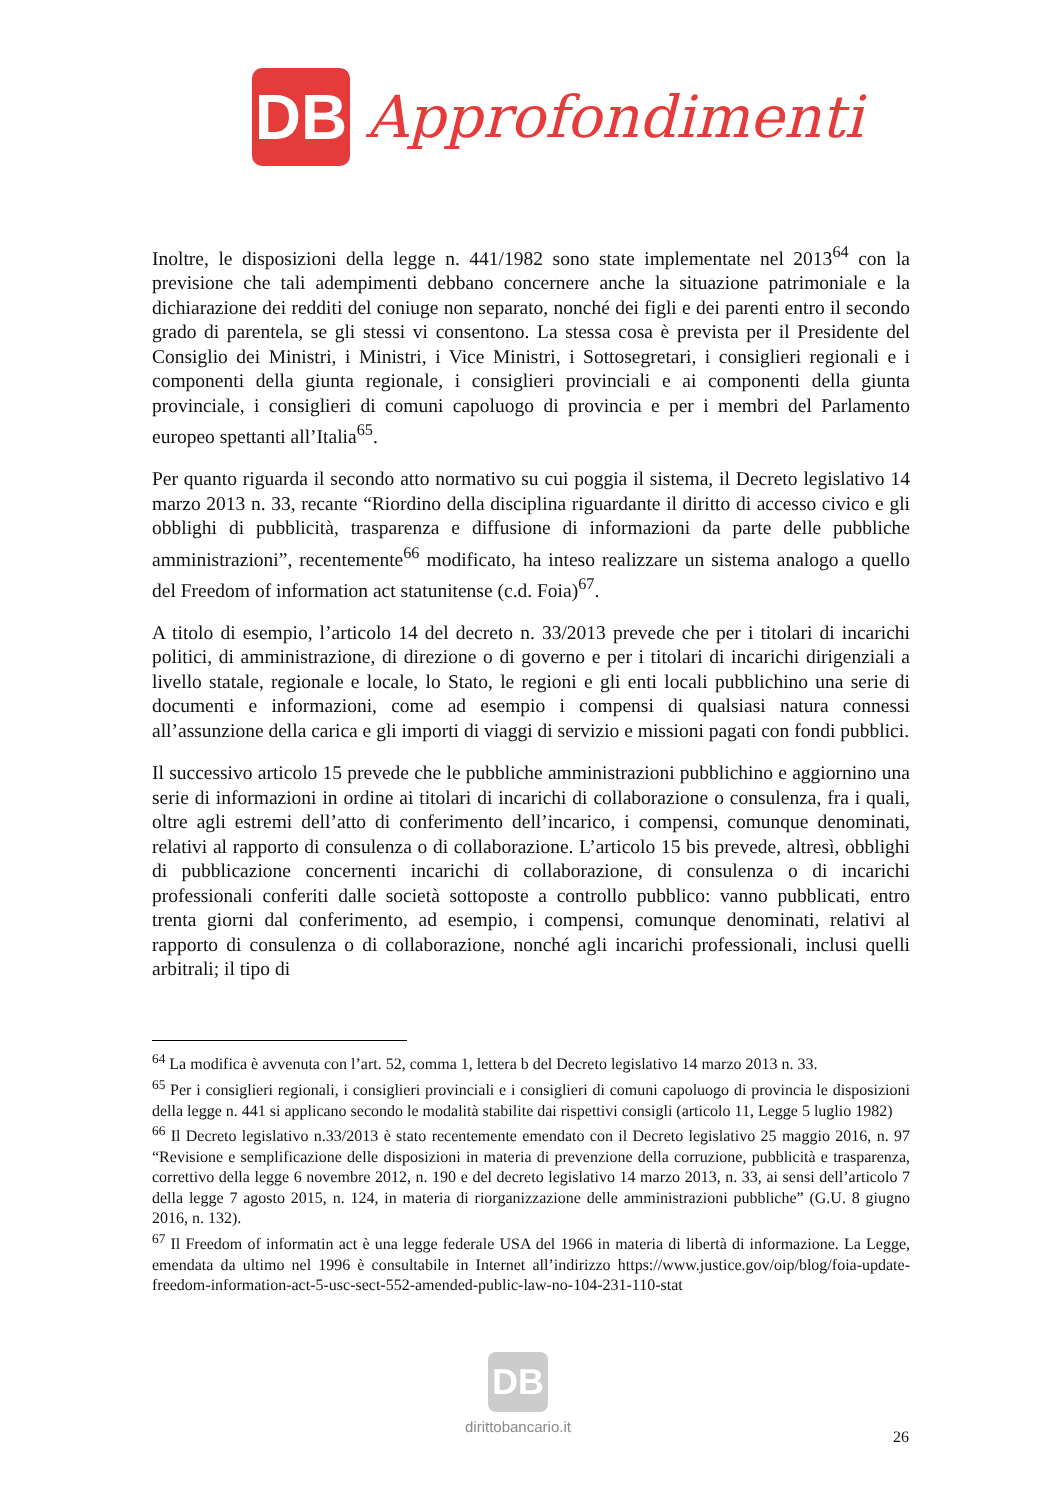DB
Approfondimenti
Inoltre, le disposizioni della legge n. 441/1982 sono state implementate nel 2013<sup>64</sup> con la previsione che tali adempimenti debbano concernere anche la situazione patrimoniale e la dichiarazione dei redditi del coniuge non separato, nonché dei figli e dei parenti entro il secondo grado di parentela, se gli stessi vi consentono. La stessa cosa è prevista per il Presidente del Consiglio dei Ministri, i Ministri, i Vice Ministri, i Sottosegretari, i consiglieri regionali e i componenti della giunta regionale, i consiglieri provinciali e ai componenti della giunta provinciale, i consiglieri di comuni capoluogo di provincia e per i membri del Parlamento europeo spettanti all’Italia<sup>65</sup>.
Per quanto riguarda il secondo atto normativo su cui poggia il sistema, il Decreto legislativo 14 marzo 2013 n. 33, recante “Riordino della disciplina riguardante il diritto di accesso civico e gli obblighi di pubblicità, trasparenza e diffusione di informazioni da parte delle pubbliche amministrazioni”, recentemente<sup>66</sup> modificato, ha inteso realizzare un sistema analogo a quello del Freedom of information act statunitense (c.d. Foia)<sup>67</sup>.
A titolo di esempio, l’articolo 14 del decreto n. 33/2013 prevede che per i titolari di incarichi politici, di amministrazione, di direzione o di governo e per i titolari di incarichi dirigenziali a livello statale, regionale e locale, lo Stato, le regioni e gli enti locali pubblichino una serie di documenti e informazioni, come ad esempio i compensi di qualsiasi natura connessi all’assunzione della carica e gli importi di viaggi di servizio e missioni pagati con fondi pubblici.
Il successivo articolo 15 prevede che le pubbliche amministrazioni pubblichino e aggiornino una serie di informazioni in ordine ai titolari di incarichi di collaborazione o consulenza, fra i quali, oltre agli estremi dell’atto di conferimento dell’incarico, i compensi, comunque denominati, relativi al rapporto di consulenza o di collaborazione. L’articolo 15 bis prevede, altresì, obblighi di pubblicazione concernenti incarichi di collaborazione, di consulenza o di incarichi professionali conferiti dalle società sottoposte a controllo pubblico: vanno pubblicati, entro trenta giorni dal conferimento, ad esempio, i compensi, comunque denominati, relativi al rapporto di consulenza o di collaborazione, nonché agli incarichi professionali, inclusi quelli arbitrali; il tipo di
<sup>64</sup> La modifica è avvenuta con l’art. 52, comma 1, lettera b del Decreto legislativo 14 marzo 2013 n. 33.
<sup>65</sup> Per i consiglieri regionali, i consiglieri provinciali e i consiglieri di comuni capoluogo di provincia le disposizioni della legge n. 441 si applicano secondo le modalità stabilite dai rispettivi consigli (articolo 11, Legge 5 luglio 1982)
<sup>66</sup> Il Decreto legislativo n.33/2013 è stato recentemente emendato con il Decreto legislativo 25 maggio 2016, n. 97 “Revisione e semplificazione delle disposizioni in materia di prevenzione della corruzione, pubblicità e trasparenza, correttivo della legge 6 novembre 2012, n. 190 e del decreto legislativo 14 marzo 2013, n. 33, ai sensi dell’articolo 7 della legge 7 agosto 2015, n. 124, in materia di riorganizzazione delle amministrazioni pubbliche” (G.U. 8 giugno 2016, n. 132).
<sup>67</sup> Il Freedom of informatin act è una legge federale USA del 1966 in materia di libertà di informazione. La Legge, emendata da ultimo nel 1996 è consultabile in Internet all’indirizzo https://www.justice.gov/oip/blog/foia-update-freedom-information-act-5-usc-sect-552-amended-public-law-no-104-231-110-stat
DB
dirittobancario.it
26